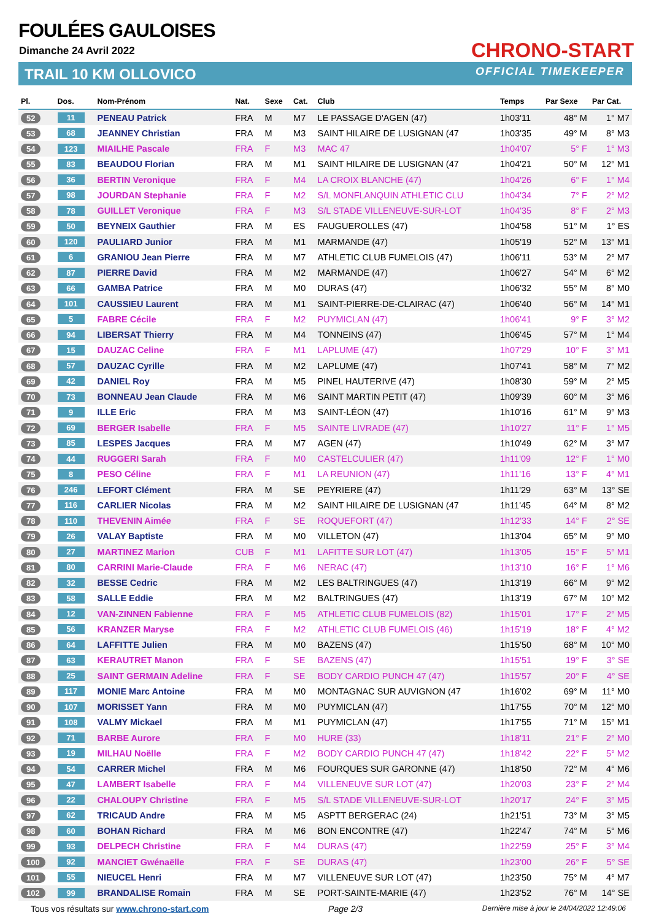FOULÉES GAULOISES
Dimanche 24 Avril 2022
TRAIL 10 KM OLLOVICO
CHRONO-START
OFFICIAL TIMEKEEPER
| Pl. | Dos. | Nom-Prénom | Nat. | Sexe | Cat. | Club | Temps | Par Sexe | Par Cat. |
| --- | --- | --- | --- | --- | --- | --- | --- | --- | --- |
| 52 | 11 | PENEAU Patrick | FRA | M | M7 | LE PASSAGE D'AGEN (47) | 1h03'11 | 48° M | 1° M7 |
| 53 | 68 | JEANNEY Christian | FRA | M | M3 | SAINT HILAIRE DE LUSIGNAN (47 | 1h03'35 | 49° M | 8° M3 |
| 54 | 123 | MIAILHE Pascale | FRA | F | M3 | MAC 47 | 1h04'07 | 5° F | 1° M3 |
| 55 | 83 | BEAUDOU Florian | FRA | M | M1 | SAINT HILAIRE DE LUSIGNAN (47 | 1h04'21 | 50° M | 12° M1 |
| 56 | 36 | BERTIN Veronique | FRA | F | M4 | LA CROIX BLANCHE (47) | 1h04'26 | 6° F | 1° M4 |
| 57 | 98 | JOURDAN Stephanie | FRA | F | M2 | S/L MONFLANQUIN ATHLETIC CLU | 1h04'34 | 7° F | 2° M2 |
| 58 | 78 | GUILLET Veronique | FRA | F | M3 | S/L STADE VILLENEUVE-SUR-LOT | 1h04'35 | 8° F | 2° M3 |
| 59 | 50 | BEYNEIX Gauthier | FRA | M | ES | FAUGUEROLLES (47) | 1h04'58 | 51° M | 1° ES |
| 60 | 120 | PAULIARD Junior | FRA | M | M1 | MARMANDE (47) | 1h05'19 | 52° M | 13° M1 |
| 61 | 6 | GRANIOU Jean Pierre | FRA | M | M7 | ATHLETIC CLUB FUMELOIS (47) | 1h06'11 | 53° M | 2° M7 |
| 62 | 87 | PIERRE David | FRA | M | M2 | MARMANDE (47) | 1h06'27 | 54° M | 6° M2 |
| 63 | 66 | GAMBA Patrice | FRA | M | M0 | DURAS (47) | 1h06'32 | 55° M | 8° M0 |
| 64 | 101 | CAUSSIEU Laurent | FRA | M | M1 | SAINT-PIERRE-DE-CLAIRAC (47) | 1h06'40 | 56° M | 14° M1 |
| 65 | 5 | FABRE Cécile | FRA | F | M2 | PUYMICLAN (47) | 1h06'41 | 9° F | 3° M2 |
| 66 | 94 | LIBERSAT Thierry | FRA | M | M4 | TONNEINS (47) | 1h06'45 | 57° M | 1° M4 |
| 67 | 15 | DAUZAC Celine | FRA | F | M1 | LAPLUME (47) | 1h07'29 | 10° F | 3° M1 |
| 68 | 57 | DAUZAC Cyrille | FRA | M | M2 | LAPLUME (47) | 1h07'41 | 58° M | 7° M2 |
| 69 | 42 | DANIEL Roy | FRA | M | M5 | PINEL HAUTERIVE (47) | 1h08'30 | 59° M | 2° M5 |
| 70 | 73 | BONNEAU Jean Claude | FRA | M | M6 | SAINT MARTIN PETIT (47) | 1h09'39 | 60° M | 3° M6 |
| 71 | 9 | ILLE Eric | FRA | M | M3 | SAINT-LÉON (47) | 1h10'16 | 61° M | 9° M3 |
| 72 | 69 | BERGER Isabelle | FRA | F | M5 | SAINTE LIVRADE (47) | 1h10'27 | 11° F | 1° M5 |
| 73 | 85 | LESPES Jacques | FRA | M | M7 | AGEN (47) | 1h10'49 | 62° M | 3° M7 |
| 74 | 44 | RUGGERI Sarah | FRA | F | M0 | CASTELCULIER (47) | 1h11'09 | 12° F | 1° M0 |
| 75 | 8 | PESO Céline | FRA | F | M1 | LA REUNION (47) | 1h11'16 | 13° F | 4° M1 |
| 76 | 246 | LEFORT Clément | FRA | M | SE | PEYRIERE (47) | 1h11'29 | 63° M | 13° SE |
| 77 | 116 | CARLIER Nicolas | FRA | M | M2 | SAINT HILAIRE DE LUSIGNAN (47 | 1h11'45 | 64° M | 8° M2 |
| 78 | 110 | THEVENIN Aimée | FRA | F | SE | ROQUEFORT (47) | 1h12'33 | 14° F | 2° SE |
| 79 | 26 | VALAY Baptiste | FRA | M | M0 | VILLETON (47) | 1h13'04 | 65° M | 9° M0 |
| 80 | 27 | MARTINEZ Marion | CUB | F | M1 | LAFITTE SUR LOT (47) | 1h13'05 | 15° F | 5° M1 |
| 81 | 80 | CARRINI Marie-Claude | FRA | F | M6 | NERAC (47) | 1h13'10 | 16° F | 1° M6 |
| 82 | 32 | BESSE Cedric | FRA | M | M2 | LES BALTRINGUES (47) | 1h13'19 | 66° M | 9° M2 |
| 83 | 58 | SALLE Eddie | FRA | M | M2 | BALTRINGUES (47) | 1h13'19 | 67° M | 10° M2 |
| 84 | 12 | VAN-ZINNEN Fabienne | FRA | F | M5 | ATHLETIC CLUB FUMELOIS (82) | 1h15'01 | 17° F | 2° M5 |
| 85 | 56 | KRANZER Maryse | FRA | F | M2 | ATHLETIC CLUB FUMELOIS (46) | 1h15'19 | 18° F | 4° M2 |
| 86 | 64 | LAFFITTE Julien | FRA | M | M0 | BAZENS (47) | 1h15'50 | 68° M | 10° M0 |
| 87 | 63 | KERAUTRET Manon | FRA | F | SE | BAZENS (47) | 1h15'51 | 19° F | 3° SE |
| 88 | 25 | SAINT GERMAIN Adeline | FRA | F | SE | BODY CARDIO PUNCH 47 (47) | 1h15'57 | 20° F | 4° SE |
| 89 | 117 | MONIE Marc Antoine | FRA | M | M0 | MONTAGNAC SUR AUVIGNON (47 | 1h16'02 | 69° M | 11° M0 |
| 90 | 107 | MORISSET Yann | FRA | M | M0 | PUYMICLAN (47) | 1h17'55 | 70° M | 12° M0 |
| 91 | 108 | VALMY Mickael | FRA | M | M1 | PUYMICLAN (47) | 1h17'55 | 71° M | 15° M1 |
| 92 | 71 | BARBE Aurore | FRA | F | M0 | HURE (33) | 1h18'11 | 21° F | 2° M0 |
| 93 | 19 | MILHAU Noëlle | FRA | F | M2 | BODY CARDIO PUNCH 47 (47) | 1h18'42 | 22° F | 5° M2 |
| 94 | 54 | CARRER Michel | FRA | M | M6 | FOURQUES SUR GARONNE (47) | 1h18'50 | 72° M | 4° M6 |
| 95 | 47 | LAMBERT Isabelle | FRA | F | M4 | VILLENEUVE SUR LOT (47) | 1h20'03 | 23° F | 2° M4 |
| 96 | 22 | CHALOUPY Christine | FRA | F | M5 | S/L STADE VILLENEUVE-SUR-LOT | 1h20'17 | 24° F | 3° M5 |
| 97 | 62 | TRICAUD Andre | FRA | M | M5 | ASPTT BERGERAC (24) | 1h21'51 | 73° M | 3° M5 |
| 98 | 60 | BOHAN Richard | FRA | M | M6 | BON ENCONTRE (47) | 1h22'47 | 74° M | 5° M6 |
| 99 | 93 | DELPECH Christine | FRA | F | M4 | DURAS (47) | 1h22'59 | 25° F | 3° M4 |
| 100 | 92 | MANCIET Gwénaëlle | FRA | F | SE | DURAS (47) | 1h23'00 | 26° F | 5° SE |
| 101 | 55 | NIEUCEL Henri | FRA | M | M7 | VILLENEUVE SUR LOT (47) | 1h23'50 | 75° M | 4° M7 |
| 102 | 99 | BRANDALISE Romain | FRA | M | SE | PORT-SAINTE-MARIE (47) | 1h23'52 | 76° M | 14° SE |
Tous vos résultats sur www.chrono-start.com Page 2/3 Dernière mise à jour le 24/04/2022 12:49:06